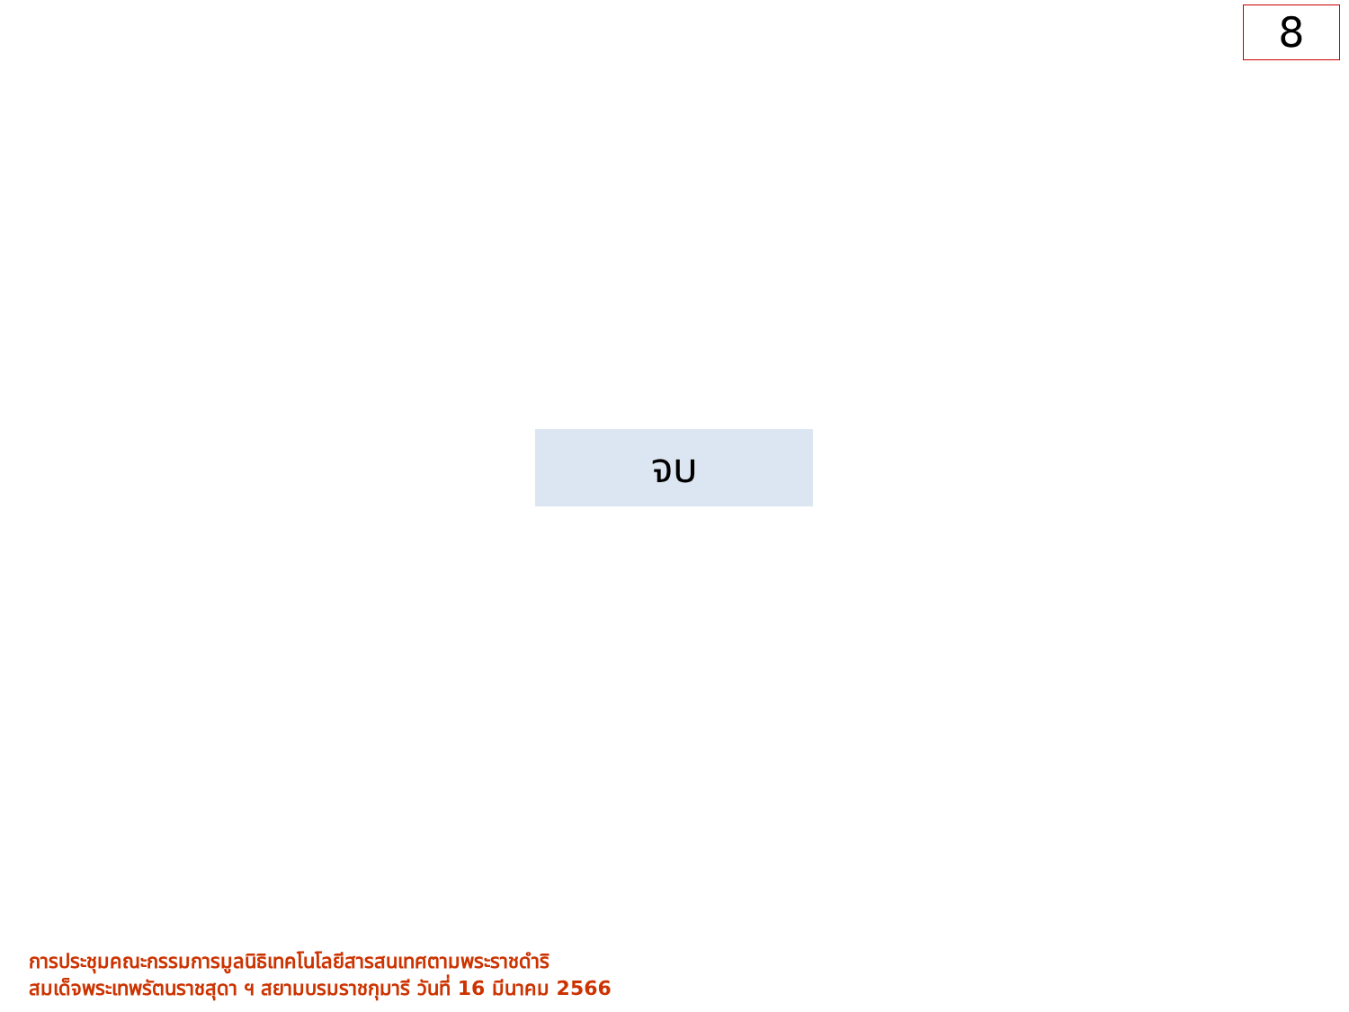8
จบ
การประชุมคณะกรรมการมูลนิธิเทคโนโลยีสารสนเทศตามพระราชดำริ
สมเด็จพระเทพรัตนราชสุดา ฯ สยามบรมราชกุมารี วันที่ 16 มีนาคม 2566